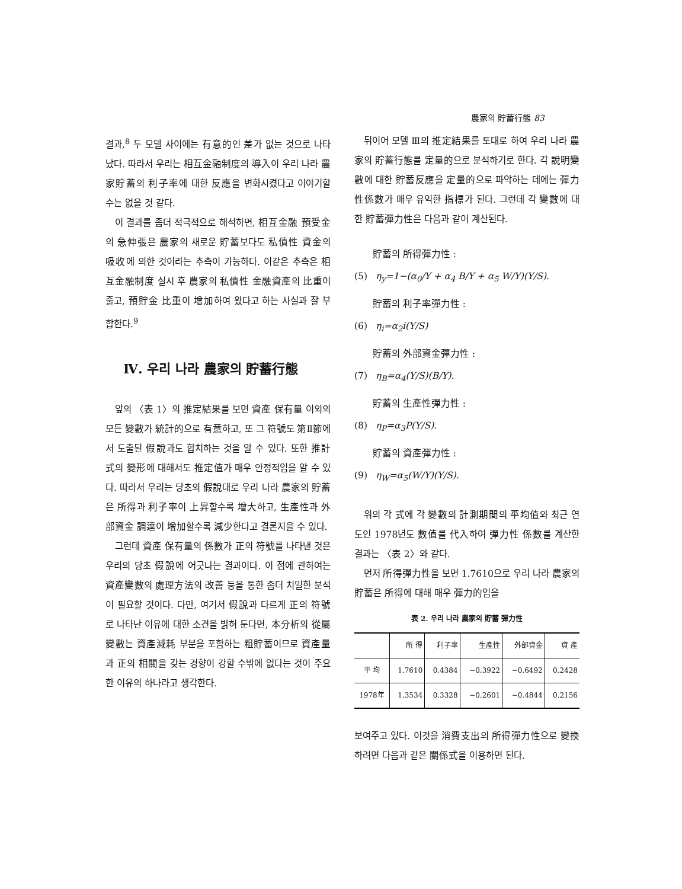農家의 貯蓄行態 83
결과,<sup>8</sup> 두 모델 사이에는 有意的인 差가 없는 것으로 나타났다. 따라서 우리는 相互金融制度의 導入이 우리 나라 農家貯蓄의 利子率에 대한 反應을 변화시켰다고 이야기할 수는 없을 것 같다.
이 결과를 좀더 적극적으로 해석하면, 相互金融 預受金의 急伸張은 農家의 새로운 貯蓄보다도 私債性 資金의 吸收에 의한 것이라는 추측이 가능하다. 이같은 추측은 相互金融制度 실시 후 農家의 私債性 金融資產의 比重이 줄고, 預貯金 比重이 增加하여 왔다고 하는 사실과 잘 부합한다.<sup>9</sup>
Ⅳ. 우리 나라 農家의 貯蓄行態
앞의 〈表 1〉의 推定結果를 보면 資產 保有量 이외의 모든 變數가 統計的으로 有意하고, 또 그 符號도 第Ⅱ節에서 도출된 假說과도 합치하는 것을 알 수 있다. 또한 推計式의 變形에 대해서도 推定值가 매우 안정적임을 알 수 있다. 따라서 우리는 당초의 假說대로 우리 나라 農家의 貯蓄은 所得과 利子率이 上昇할수록 增大하고, 生產性과 外部資金 調達이 增加할수록 減少한다고 결론지을 수 있다.
그런데 資產 保有量의 係數가 正의 符號를 나타낸 것은 우리의 당초 假說에 어긋나는 결과이다. 이 점에 관하여는 資產變數의 處理方法의 改善 등을 통한 좀더 치밀한 분석이 필요할 것이다. 다만, 여기서 假說과 다르게 正의 符號로 나타난 이유에 대한 소견을 밝혀 둔다면, 本分析의 從屬變數는 資產減耗 부분을 포함하는 粗貯蓄이므로 資產量과 正의 相關을 갖는 경향이 강할 수밖에 없다는 것이 주요한 이유의 하나라고 생각한다.
뒤이어 모델 Ⅲ의 推定結果를 토대로 하여 우리 나라 農家의 貯蓄行態를 定量的으로 분석하기로 한다. 각 說明變數에 대한 貯蓄反應을 定量的으로 파악하는 데에는 彈力性係數가 매우 유익한 指標가 된다. 그런데 각 變數에 대한 貯蓄彈力性은 다음과 같이 계산된다.
貯蓄의 所得彈力性 :
(5) η<sub>y</sub>=1−(α<sub>0</sub>/Y + α<sub>4</sub> B/Y + α<sub>5</sub> W/Y)(Y/S).
貯蓄의 利子率彈力性 :
(6) η<sub>i</sub>=α<sub>2</sub>i(Y/S)
貯蓄의 外部資金彈力性 :
(7) η<sub>B</sub>=α<sub>4</sub>(Y/S)(B/Y).
貯蓄의 生產性彈力性 :
(8) η<sub>P</sub>=α<sub>3</sub>P(Y/S).
貯蓄의 資產彈力性 :
(9) η<sub>W</sub>=α<sub>5</sub>(W/Y)(Y/S).
위의 각 式에 각 變數의 計測期間의 平均值와 최근 연도인 1978년도 數值를 代入하여 彈力性 係數를 계산한 결과는 〈表 2〉와 같다.
먼저 所得彈力性을 보면 1.7610으로 우리 나라 農家의 貯蓄은 所得에 대해 매우 彈力的임을
表 2. 우리 나라 農家의 貯蓄 彈力性
| | 所 得 | 利子率 | 生產性 | 外部資金 | 資 產 |
| --- | --- | --- | --- | --- | --- |
| 平 均 | 1.7610 | 0.4384 | −0.3922 | −0.6492 | 0.2428 |
| 1978年 | 1.3534 | 0.3328 | −0.2601 | −0.4844 | 0.2156 |
보여주고 있다. 이것을 消費支出의 所得彈力性으로 變換하려면 다음과 같은 關係式을 이용하면 된다.